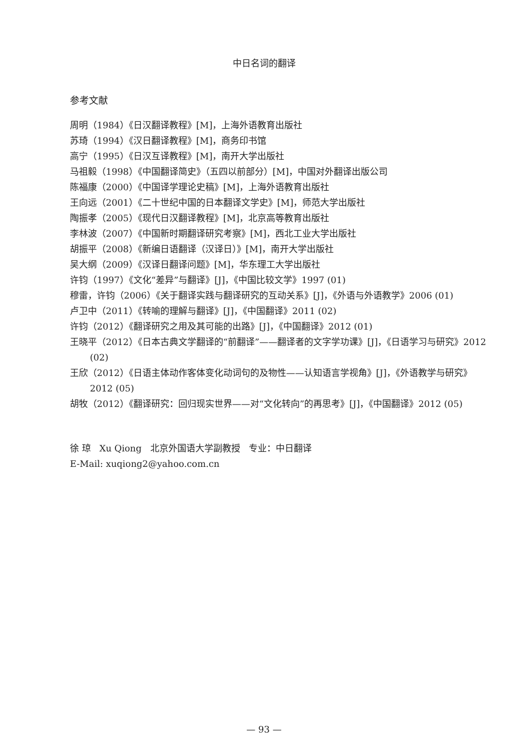中日名词的翻译
参考文献
周明（1984）《日汉翻译教程》[M]，上海外语教育出版社
苏琦（1994）《汉日翻译教程》[M]，商务印书馆
高宁（1995）《日汉互译教程》[M]，南开大学出版社
马祖毅（1998）《中国翻译简史》（五四以前部分）[M]，中国对外翻译出版公司
陈福康（2000）《中国译学理论史稿》[M]，上海外语教育出版社
王向远（2001）《二十世纪中国的日本翻译文学史》[M]，师范大学出版社
陶振孝（2005）《现代日汉翻译教程》[M]，北京高等教育出版社
李林波（2007）《中国新时期翻译研究考察》[M]，西北工业大学出版社
胡振平（2008）《新编日语翻译（汉译日）》[M]，南开大学出版社
吴大纲（2009）《汉译日翻译问题》[M]，华东理工大学出版社
许钧（1997）《文化“差异”与翻译》[J]，《中国比较文学》1997 (01)
穆雷，许钧（2006）《关于翻译实践与翻译研究的互动关系》[J]，《外语与外语教学》2006 (01)
卢卫中（2011）《转喻的理解与翻译》[J]，《中国翻译》2011 (02)
许钧（2012）《翻译研究之用及其可能的出路》[J]，《中国翻译》2012 (01)
王晓平（2012）《日本古典文学翻译的“前翻译”——翻译者的文字学功课》[J]，《日语学习与研究》2012 (02)
王欣（2012）《日语主体动作客体变化动词句的及物性——认知语言学视角》[J]，《外语教学与研究》2012 (05)
胡牧（2012）《翻译研究：回归现实世界——对“文化转向”的再思考》[J]，《中国翻译》2012 (05)
徐 琼 Xu Qiong 北京外国语大学副教授 专业：中日翻译
E-Mail: xuqiong2@yahoo.com.cn
— 93 —